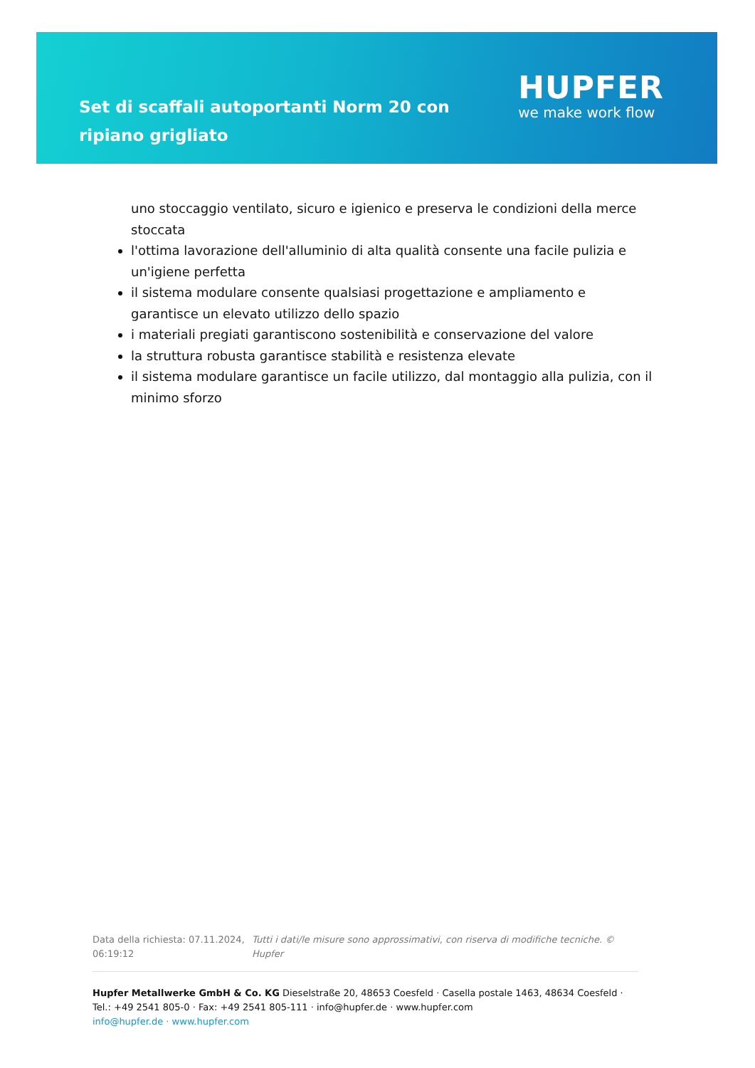Set di scaffali autoportanti Norm 20 con ripiano grigliato
HUPFER
we make work flow
uno stoccaggio ventilato, sicuro e igienico e preserva le condizioni della merce stoccata
l'ottima lavorazione dell'alluminio di alta qualità consente una facile pulizia e un'igiene perfetta
il sistema modulare consente qualsiasi progettazione e ampliamento e garantisce un elevato utilizzo dello spazio
i materiali pregiati garantiscono sostenibilità e conservazione del valore
la struttura robusta garantisce stabilità e resistenza elevate
il sistema modulare garantisce un facile utilizzo, dal montaggio alla pulizia, con il minimo sforzo
Data della richiesta: 07.11.2024, 06:19:12
Tutti i dati/le misure sono approssimativi, con riserva di modifiche tecniche. © Hupfer
Hupfer Metallwerke GmbH & Co. KG Dieselstraße 20, 48653 Coesfeld · Casella postale 1463, 48634 Coesfeld · Tel.: +49 2541 805-0 · Fax: +49 2541 805-111 · info@hupfer.de · www.hupfer.com
info@hupfer.de · www.hupfer.com